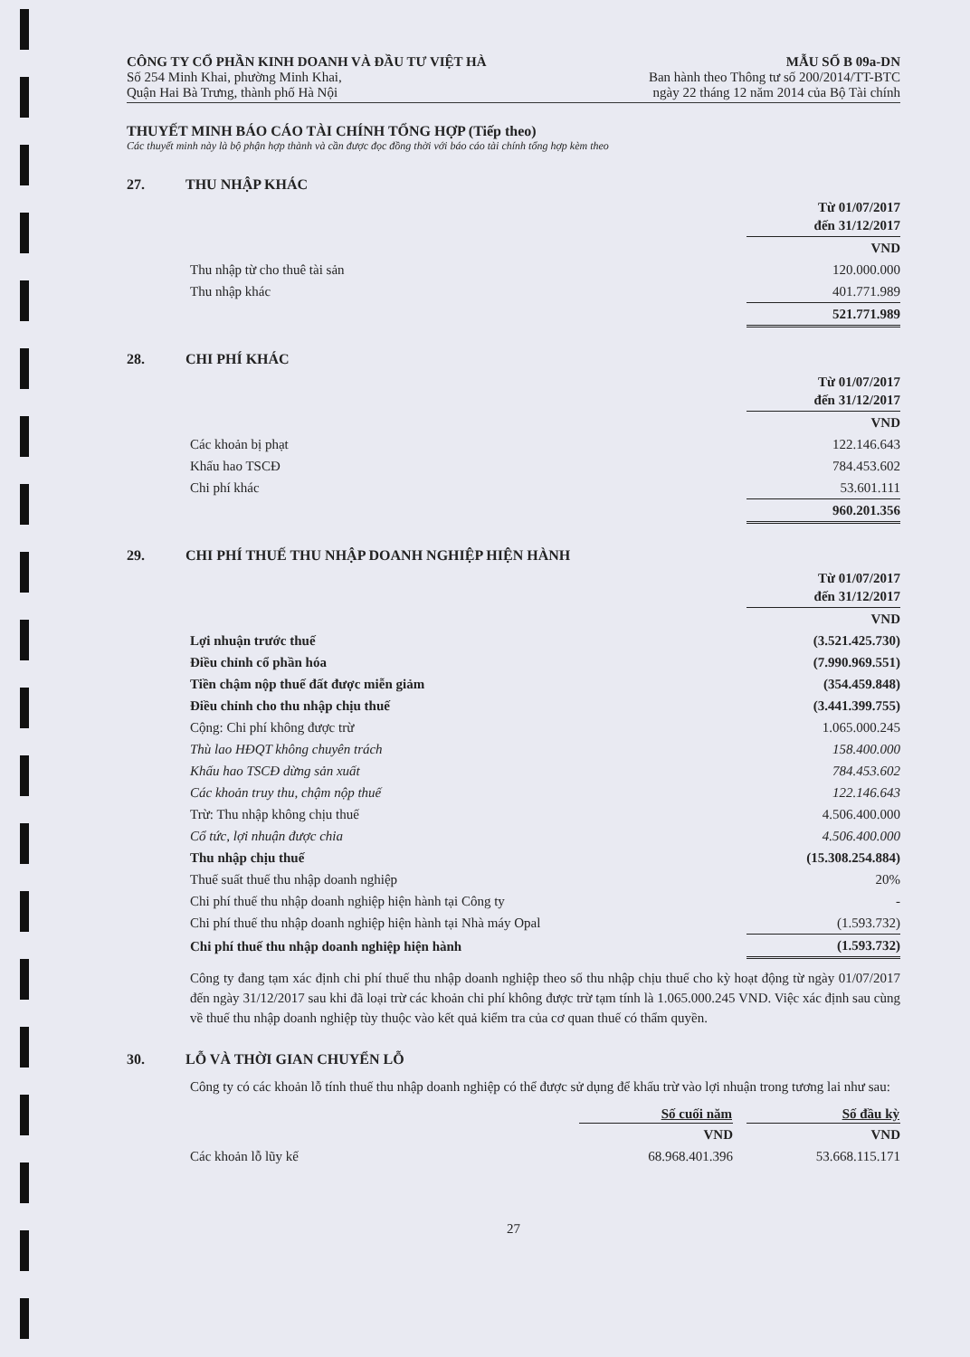CÔNG TY CỔ PHẦN KINH DOANH VÀ ĐẦU TƯ VIỆT HÀ
Số 254 Minh Khai, phường Minh Khai,
Quận Hai Bà Trưng, thành phố Hà Nội
MẪU SỐ B 09a-DN
Ban hành theo Thông tư số 200/2014/TT-BTC
ngày 22 tháng 12 năm 2014 của Bộ Tài chính
THUYẾT MINH BÁO CÁO TÀI CHÍNH TỔNG HỢP (Tiếp theo)
Các thuyết minh này là bộ phận hợp thành và cần được đọc đồng thời với báo cáo tài chính tổng hợp kèm theo
27. THU NHẬP KHÁC
| | Từ 01/07/2017 đến 31/12/2017 |
| | VND |
| Thu nhập từ cho thuê tài sản | 120.000.000 |
| Thu nhập khác | 401.771.989 |
| | 521.771.989 |
28. CHI PHÍ KHÁC
| | Từ 01/07/2017 đến 31/12/2017 |
| | VND |
| Các khoản bị phạt | 122.146.643 |
| Khấu hao TSCĐ | 784.453.602 |
| Chi phí khác | 53.601.111 |
| | 960.201.356 |
29. CHI PHÍ THUẾ THU NHẬP DOANH NGHIỆP HIỆN HÀNH
| | Từ 01/07/2017 đến 31/12/2017 |
| | VND |
| Lợi nhuận trước thuế | (3.521.425.730) |
| Điều chỉnh cổ phần hóa | (7.990.969.551) |
| Tiền chậm nộp thuế đất được miễn giảm | (354.459.848) |
| Điều chỉnh cho thu nhập chịu thuế | (3.441.399.755) |
| Cộng: Chi phí không được trừ | 1.065.000.245 |
| Thù lao HĐQT không chuyên trách | 158.400.000 |
| Khấu hao TSCĐ dừng sản xuất | 784.453.602 |
| Các khoản truy thu, chậm nộp thuế | 122.146.643 |
| Trừ: Thu nhập không chịu thuế | 4.506.400.000 |
| Cổ tức, lợi nhuận được chia | 4.506.400.000 |
| Thu nhập chịu thuế | (15.308.254.884) |
| Thuế suất thuế thu nhập doanh nghiệp | 20% |
| Chi phí thuế thu nhập doanh nghiệp hiện hành tại Công ty | - |
| Chi phí thuế thu nhập doanh nghiệp hiện hành tại Nhà máy Opal | (1.593.732) |
| Chi phí thuế thu nhập doanh nghiệp hiện hành | (1.593.732) |
Công ty đang tạm xác định chi phí thuế thu nhập doanh nghiệp theo số thu nhập chịu thuế cho kỳ hoạt động từ ngày 01/07/2017 đến ngày 31/12/2017 sau khi đã loại trừ các khoản chi phí không được trừ tạm tính là 1.065.000.245 VND. Việc xác định sau cùng về thuế thu nhập doanh nghiệp tùy thuộc vào kết quả kiểm tra của cơ quan thuế có thẩm quyền.
30. LỖ VÀ THỜI GIAN CHUYỂN LỖ
Công ty có các khoản lỗ tính thuế thu nhập doanh nghiệp có thể được sử dụng để khấu trừ vào lợi nhuận trong tương lai như sau:
| | Số cuối năm | | Số đầu kỳ |
| | VND | | VND |
| Các khoản lỗ lũy kế | 68.968.401.396 | | 53.668.115.171 |
27